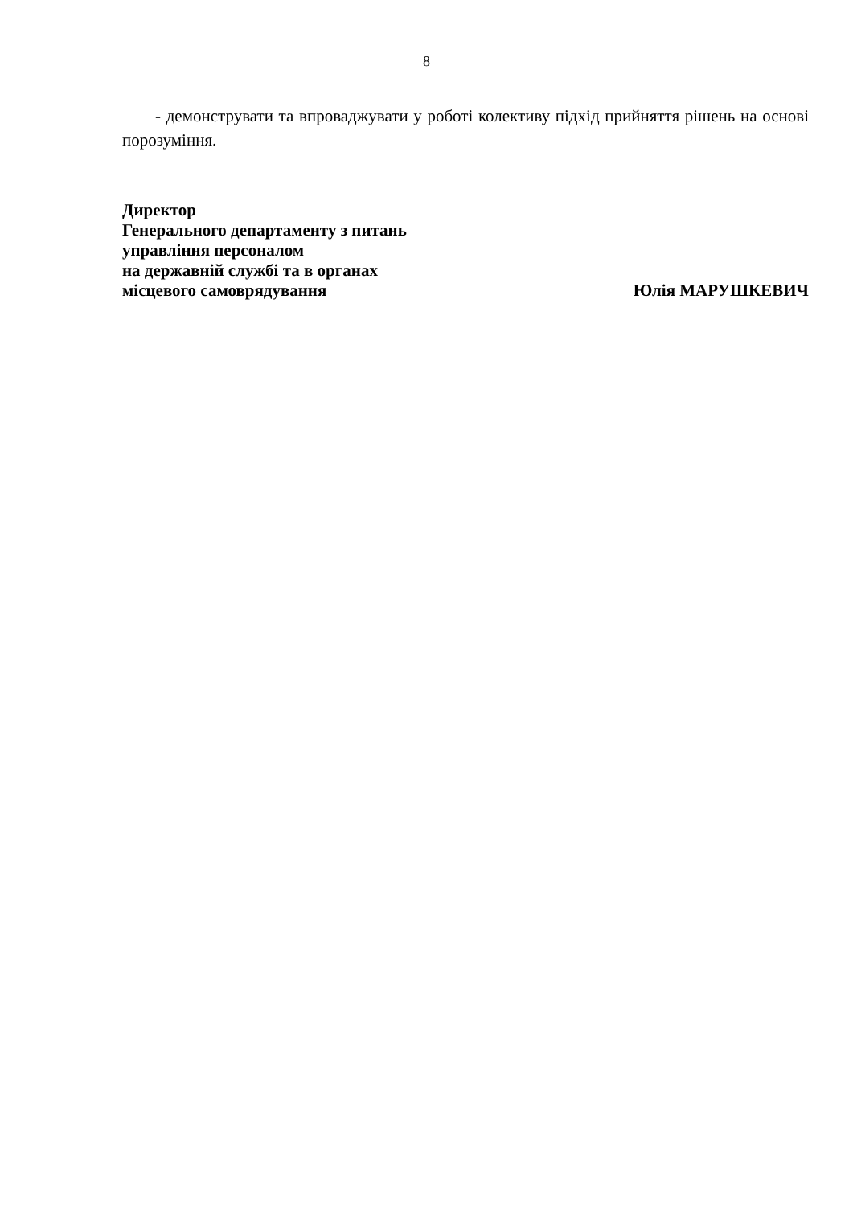8
- демонструвати та впроваджувати у роботі колективу підхід прийняття рішень на основі порозуміння.
Директор
Генерального департаменту з питань
управління персоналом
на державній службі та в органах
місцевого самоврядування Юлія МАРУШКЕВИЧ